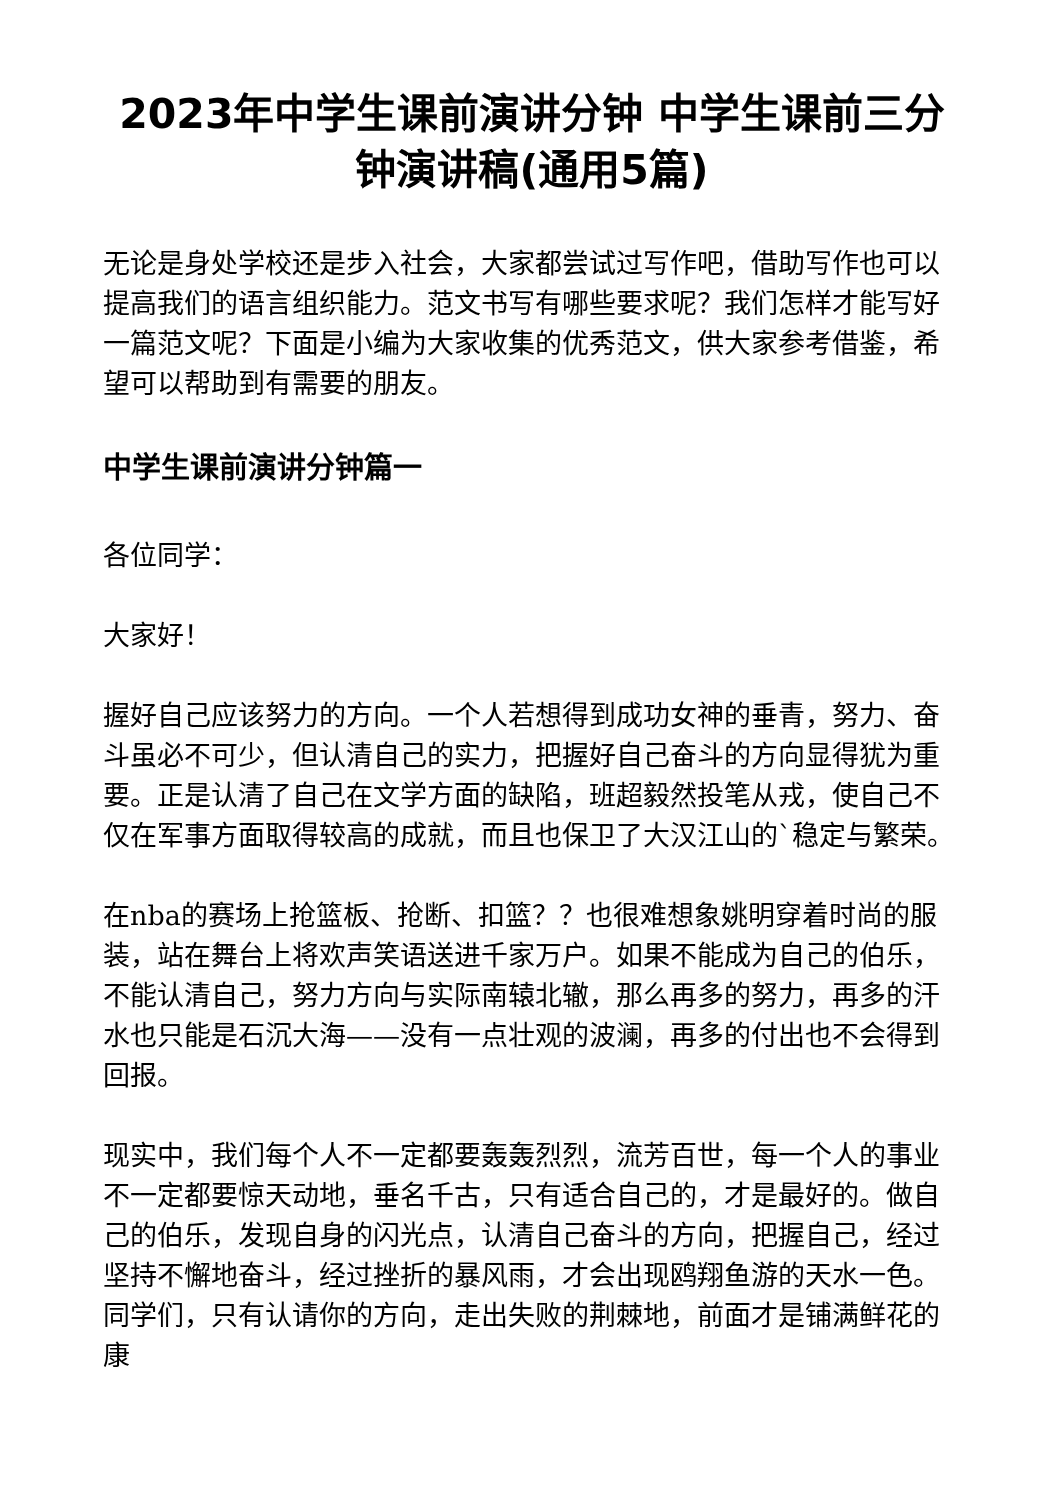2023年中学生课前演讲分钟 中学生课前三分钟演讲稿(通用5篇)
无论是身处学校还是步入社会，大家都尝试过写作吧，借助写作也可以提高我们的语言组织能力。范文书写有哪些要求呢？我们怎样才能写好一篇范文呢？下面是小编为大家收集的优秀范文，供大家参考借鉴，希望可以帮助到有需要的朋友。
中学生课前演讲分钟篇一
各位同学：
大家好！
握好自己应该努力的方向。一个人若想得到成功女神的垂青，努力、奋斗虽必不可少，但认清自己的实力，把握好自己奋斗的方向显得犹为重要。正是认清了自己在文学方面的缺陷，班超毅然投笔从戎，使自己不仅在军事方面取得较高的成就，而且也保卫了大汉江山的`稳定与繁荣。
在nba的赛场上抢篮板、抢断、扣篮？？也很难想象姚明穿着时尚的服装，站在舞台上将欢声笑语送进千家万户。如果不能成为自己的伯乐，不能认清自己，努力方向与实际南辕北辙，那么再多的努力，再多的汗水也只能是石沉大海——没有一点壮观的波澜，再多的付出也不会得到回报。
现实中，我们每个人不一定都要轰轰烈烈，流芳百世，每一个人的事业不一定都要惊天动地，垂名千古，只有适合自己的，才是最好的。做自己的伯乐，发现自身的闪光点，认清自己奋斗的方向，把握自己，经过坚持不懈地奋斗，经过挫折的暴风雨，才会出现鸥翔鱼游的天水一色。同学们，只有认请你的方向，走出失败的荆棘地，前面才是铺满鲜花的康